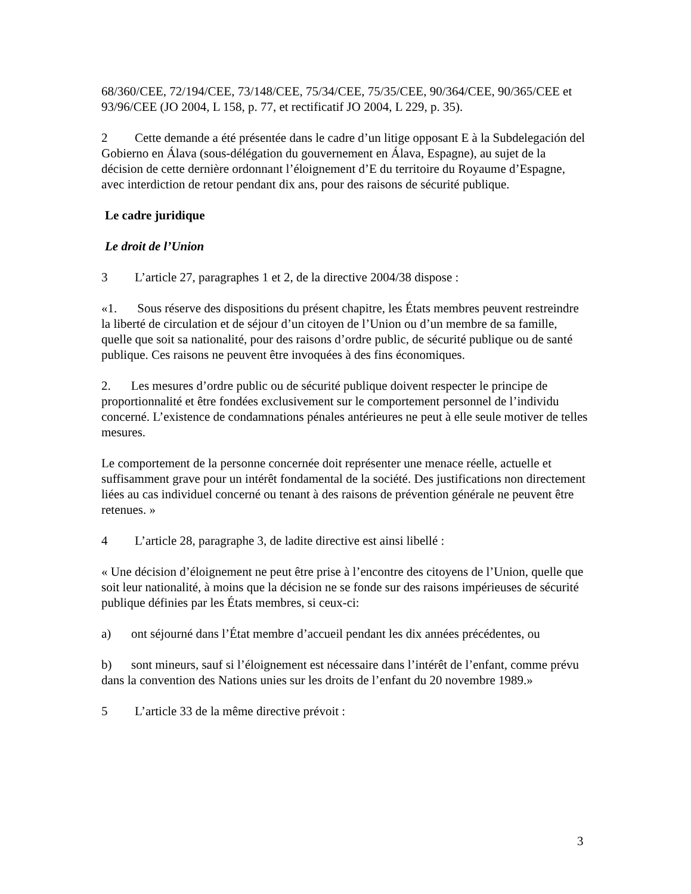68/360/CEE, 72/194/CEE, 73/148/CEE, 75/34/CEE, 75/35/CEE, 90/364/CEE, 90/365/CEE et 93/96/CEE (JO 2004, L 158, p. 77, et rectificatif JO 2004, L 229, p. 35).
2 Cette demande a été présentée dans le cadre d’un litige opposant E à la Subdelegación del Gobierno en Álava (sous-délégation du gouvernement en Álava, Espagne), au sujet de la décision de cette dernière ordonnant l’éloignement d’E du territoire du Royaume d’Espagne, avec interdiction de retour pendant dix ans, pour des raisons de sécurité publique.
Le cadre juridique
Le droit de l’Union
3 L’article 27, paragraphes 1 et 2, de la directive 2004/38 dispose :
«1. Sous réserve des dispositions du présent chapitre, les États membres peuvent restreindre la liberté de circulation et de séjour d’un citoyen de l’Union ou d’un membre de sa famille, quelle que soit sa nationalité, pour des raisons d’ordre public, de sécurité publique ou de santé publique. Ces raisons ne peuvent être invoquées à des fins économiques.
2. Les mesures d’ordre public ou de sécurité publique doivent respecter le principe de proportionnalité et être fondées exclusivement sur le comportement personnel de l’individu concerné. L’existence de condamnations pénales antérieures ne peut à elle seule motiver de telles mesures.
Le comportement de la personne concernée doit représenter une menace réelle, actuelle et suffisamment grave pour un intérêt fondamental de la société. Des justifications non directement liées au cas individuel concerné ou tenant à des raisons de prévention générale ne peuvent être retenues. »
4 L’article 28, paragraphe 3, de ladite directive est ainsi libellé :
« Une décision d’éloignement ne peut être prise à l’encontre des citoyens de l’Union, quelle que soit leur nationalité, à moins que la décision ne se fonde sur des raisons impérieuses de sécurité publique définies par les États membres, si ceux-ci:
a) ont séjourné dans l’État membre d’accueil pendant les dix années précédentes, ou
b) sont mineurs, sauf si l’éloignement est nécessaire dans l’intérêt de l’enfant, comme prévu dans la convention des Nations unies sur les droits de l’enfant du 20 novembre 1989.»
5 L’article 33 de la même directive prévoit :
3